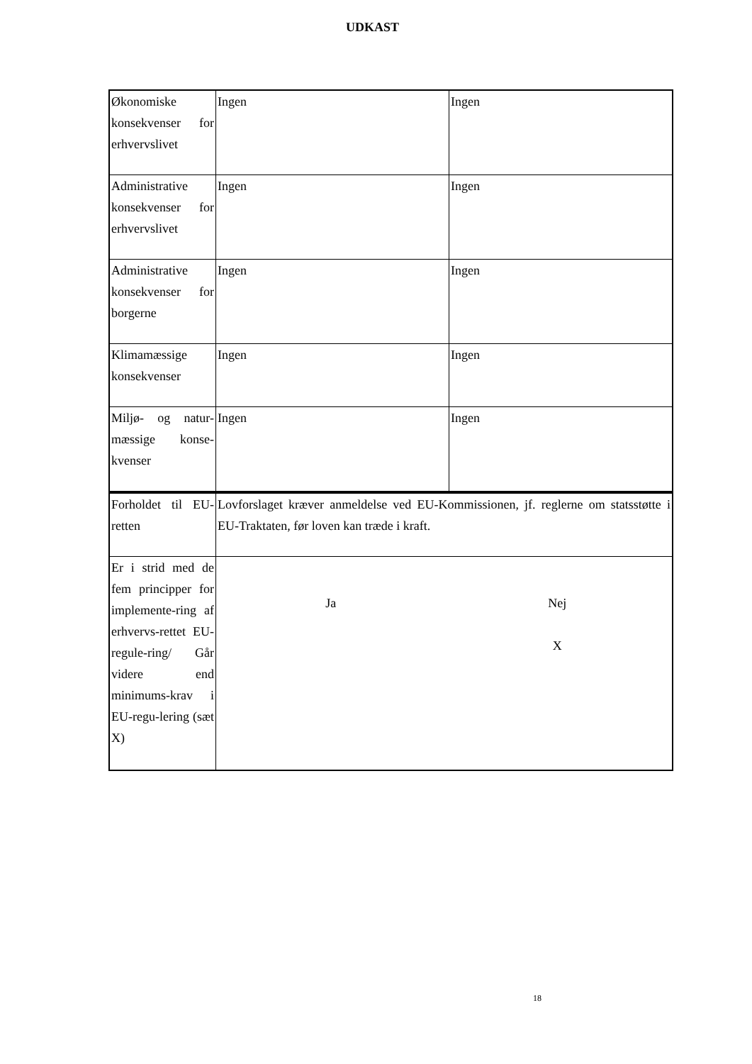UDKAST
| Økonomiske konsekvenser for erhvervslivet | Ingen | Ingen |
| Administrative konsekvenser for erhvervslivet | Ingen | Ingen |
| Administrative konsekvenser for borgerne | Ingen | Ingen |
| Klimamæssige konsekvenser | Ingen | Ingen |
| Miljø- og natur-mæssige konse-kvenser | Ingen | Ingen |
| Forholdet til EU-retten | Lovforslaget kræver anmeldelse ved EU-Kommissionen, jf. reglerne om statsstøtte i EU-Traktaten, før loven kan træde i kraft. | |
| Er i strid med de fem principper for implemente-ring af erhvervs-rettet EU-regule-ring/ Går videre end minimums-krav i EU-regu-lering (sæt X) | / Ja / Nej X / | |
18